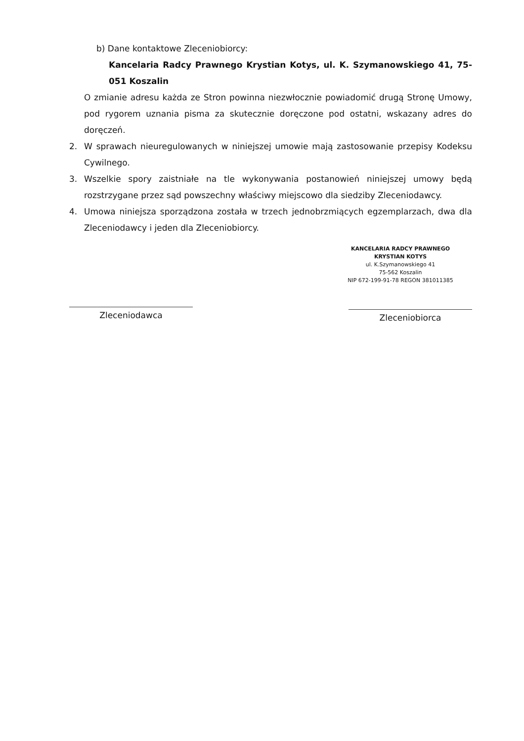b) Dane kontaktowe Zleceniobiorcy:
Kancelaria Radcy Prawnego Krystian Kotys, ul. K. Szymanowskiego 41, 75-051 Koszalin
O zmianie adresu każda ze Stron powinna niezwłocznie powiadomić drugą Stronę Umowy, pod rygorem uznania pisma za skutecznie doręczone pod ostatni, wskazany adres do doręczeń.
2. W sprawach nieuregulowanych w niniejszej umowie mają zastosowanie przepisy Kodeksu Cywilnego.
3. Wszelkie spory zaistniałe na tle wykonywania postanowień niniejszej umowy będą rozstrzygane przez sąd powszechny właściwy miejscowo dla siedziby Zleceniodawcy.
4. Umowa niniejsza sporządzona została w trzech jednobrzmiących egzemplarzach, dwa dla Zleceniodawcy i jeden dla Zleceniobiorcy.
Zleceniodawca
KANCELARIA RADCY PRAWNEGO
KRYSTIAN KOTYS
ul. K.Szymanowskiego 41
75-562 Koszalin
NIP 672-199-91-78 REGON 381011385
Zleceniobiorca